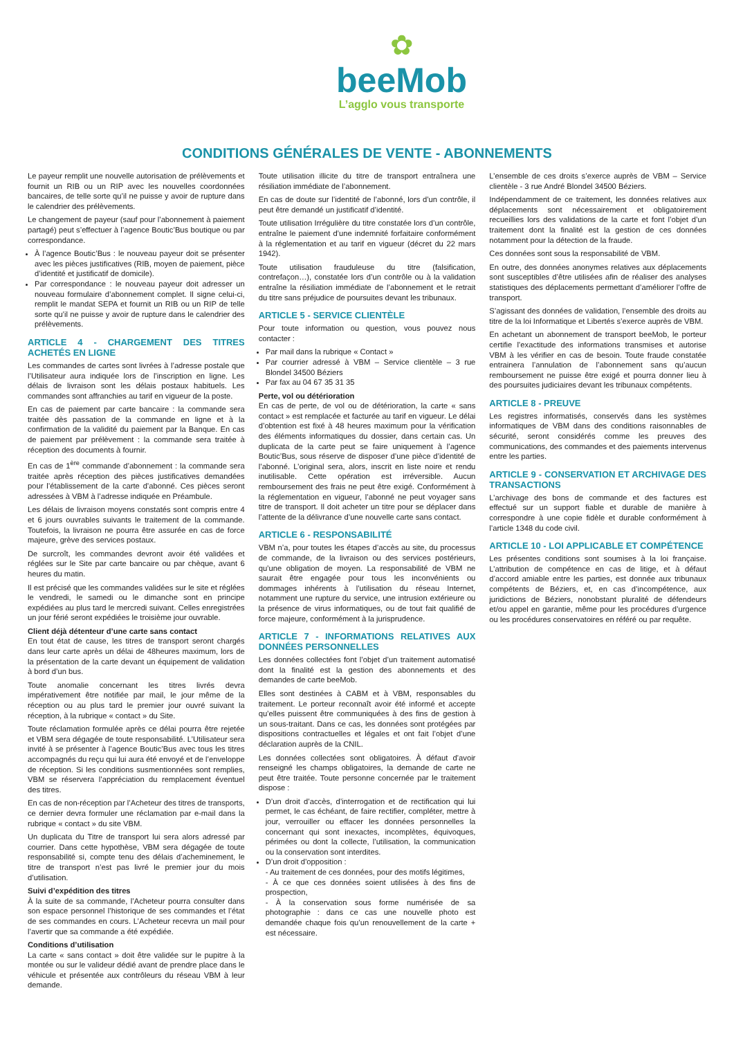✿
beeMob
L’agglo vous transporte
CONDITIONS GÉNÉRALES DE VENTE - ABONNEMENTS
Le payeur remplit une nouvelle autorisation de prélèvements et fournit un RIB ou un RIP avec les nouvelles coordonnées bancaires, de telle sorte qu’il ne puisse y avoir de rupture dans le calendrier des prélèvements.
Le changement de payeur (sauf pour l’abonnement à paiement partagé) peut s’effectuer à l’agence Boutic’Bus boutique ou par correspondance.
À l’agence Boutic’Bus : le nouveau payeur doit se présenter avec les pièces justificatives (RIB, moyen de paiement, pièce d’identité et justificatif de domicile).
Par correspondance : le nouveau payeur doit adresser un nouveau formulaire d’abonnement complet. Il signe celui-ci, remplit le mandat SEPA et fournit un RIB ou un RIP de telle sorte qu’il ne puisse y avoir de rupture dans le calendrier des prélèvements.
ARTICLE 4 - CHARGEMENT DES TITRES ACHETÉS EN LIGNE
Les commandes de cartes sont livrées à l’adresse postale que l’Utilisateur aura indiquée lors de l’inscription en ligne. Les délais de livraison sont les délais postaux habituels. Les commandes sont affranchies au tarif en vigueur de la poste.
En cas de paiement par carte bancaire : la commande sera traitée dès passation de la commande en ligne et à la confirmation de la validité du paiement par la Banque. En cas de paiement par prélèvement : la commande sera traitée à réception des documents à fournir.
En cas de 1<sup>ère</sup> commande d’abonnement : la commande sera traitée après réception des pièces justificatives demandées pour l’établissement de la carte d’abonné. Ces pièces seront adressées à VBM à l’adresse indiquée en Préambule.
Les délais de livraison moyens constatés sont compris entre 4 et 6 jours ouvrables suivants le traitement de la commande. Toutefois, la livraison ne pourra être assurée en cas de force majeure, grève des services postaux.
De surcroît, les commandes devront avoir été validées et réglées sur le Site par carte bancaire ou par chèque, avant 6 heures du matin.
Il est précisé que les commandes validées sur le site et réglées le vendredi, le samedi ou le dimanche sont en principe expédiées au plus tard le mercredi suivant. Celles enregistrées un jour férié seront expédiées le troisième jour ouvrable.
Client déjà détenteur d’une carte sans contact
En tout état de cause, les titres de transport seront chargés dans leur carte après un délai de 48heures maximum, lors de la présentation de la carte devant un équipement de validation à bord d’un bus.
Toute anomalie concernant les titres livrés devra impérativement être notifiée par mail, le jour même de la réception ou au plus tard le premier jour ouvré suivant la réception, à la rubrique « contact » du Site.
Toute réclamation formulée après ce délai pourra être rejetée et VBM sera dégagée de toute responsabilité. L’Utilisateur sera invité à se présenter à l’agence Boutic’Bus avec tous les titres accompagnés du reçu qui lui aura été envoyé et de l’enveloppe de réception. Si les conditions susmentionnées sont remplies, VBM se réservera l’appréciation du remplacement éventuel des titres.
En cas de non-réception par l’Acheteur des titres de transports, ce dernier devra formuler une réclamation par e-mail dans la rubrique « contact » du site VBM.
Un duplicata du Titre de transport lui sera alors adressé par courrier. Dans cette hypothèse, VBM sera dégagée de toute responsabilité si, compte tenu des délais d’acheminement, le titre de transport n’est pas livré le premier jour du mois d’utilisation.
Suivi d’expédition des titres
À la suite de sa commande, l’Acheteur pourra consulter dans son espace personnel l’historique de ses commandes et l’état de ses commandes en cours. L’Acheteur recevra un mail pour l’avertir que sa commande a été expédiée.
Conditions d’utilisation
La carte « sans contact » doit être validée sur le pupitre à la montée ou sur le valideur dédié avant de prendre place dans le véhicule et présentée aux contrôleurs du réseau VBM à leur demande.
Toute utilisation illicite du titre de transport entraînera une résiliation immédiate de l’abonnement.
En cas de doute sur l’identité de l’abonné, lors d’un contrôle, il peut être demandé un justificatif d’identité.
Toute utilisation Irrégulière du titre constatée lors d’un contrôle, entraîne le paiement d’une indemnité forfaitaire conformément à la réglementation et au tarif en vigueur (décret du 22 mars 1942).
Toute utilisation frauduleuse du titre (falsification, contrefaçon…), constatée lors d’un contrôle ou à la validation entraîne la résiliation immédiate de l’abonnement et le retrait du titre sans préjudice de poursuites devant les tribunaux.
ARTICLE 5 - SERVICE CLIENTÈLE
Pour toute information ou question, vous pouvez nous contacter :
Par mail dans la rubrique « Contact »
Par courrier adressé à VBM – Service clientèle – 3 rue Blondel 34500 Béziers
Par fax au 04 67 35 31 35
Perte, vol ou détérioration
En cas de perte, de vol ou de détérioration, la carte « sans contact » est remplacée et facturée au tarif en vigueur. Le délai d’obtention est fixé à 48 heures maximum pour la vérification des éléments informatiques du dossier, dans certain cas. Un duplicata de la carte peut se faire uniquement à l’agence Boutic’Bus, sous réserve de disposer d’une pièce d’identité de l’abonné. L’original sera, alors, inscrit en liste noire et rendu inutilisable. Cette opération est irréversible. Aucun remboursement des frais ne peut être exigé. Conformément à la réglementation en vigueur, l’abonné ne peut voyager sans titre de transport. Il doit acheter un titre pour se déplacer dans l’attente de la délivrance d’une nouvelle carte sans contact.
ARTICLE 6 - RESPONSABILITÉ
VBM n’a, pour toutes les étapes d’accès au site, du processus de commande, de la livraison ou des services postérieurs, qu’une obligation de moyen. La responsabilité de VBM ne saurait être engagée pour tous les inconvénients ou dommages inhérents à l’utilisation du réseau Internet, notamment une rupture du service, une intrusion extérieure ou la présence de virus informatiques, ou de tout fait qualifié de force majeure, conformément à la jurisprudence.
ARTICLE 7 - INFORMATIONS RELATIVES AUX DONNÉES PERSONNELLES
Les données collectées font l’objet d’un traitement automatisé dont la finalité est la gestion des abonnements et des demandes de carte beeMob.
Elles sont destinées à CABM et à VBM, responsables du traitement. Le porteur reconnaît avoir été informé et accepte qu’elles puissent être communiquées à des fins de gestion à un sous-traitant. Dans ce cas, les données sont protégées par dispositions contractuelles et légales et ont fait l’objet d’une déclaration auprès de la CNIL.
Les données collectées sont obligatoires. À défaut d’avoir renseigné les champs obligatoires, la demande de carte ne peut être traitée. Toute personne concernée par le traitement dispose :
D’un droit d’accès, d’interrogation et de rectification qui lui permet, le cas échéant, de faire rectifier, compléter, mettre à jour, verrouiller ou effacer les données personnelles la concernant qui sont inexactes, incomplètes, équivoques, périmées ou dont la collecte, l’utilisation, la communication ou la conservation sont interdites.
D’un droit d’opposition :
- Au traitement de ces données, pour des motifs légitimes,
- À ce que ces données soient utilisées à des fins de prospection,
- À la conservation sous forme numérisée de sa photographie : dans ce cas une nouvelle photo est demandée chaque fois qu’un renouvellement de la carte + est nécessaire.
L’ensemble de ces droits s’exerce auprès de VBM – Service clientèle - 3 rue André Blondel 34500 Béziers.
Indépendamment de ce traitement, les données relatives aux déplacements sont nécessairement et obligatoirement recueillies lors des validations de la carte et font l’objet d’un traitement dont la finalité est la gestion de ces données notamment pour la détection de la fraude.
Ces données sont sous la responsabilité de VBM.
En outre, des données anonymes relatives aux déplacements sont susceptibles d’être utilisées afin de réaliser des analyses statistiques des déplacements permettant d’améliorer l’offre de transport.
S’agissant des données de validation, l’ensemble des droits au titre de la loi Informatique et Libertés s’exerce auprès de VBM.
En achetant un abonnement de transport beeMob, le porteur certifie l’exactitude des informations transmises et autorise VBM à les vérifier en cas de besoin. Toute fraude constatée entrainera l’annulation de l’abonnement sans qu’aucun remboursement ne puisse être exigé et pourra donner lieu à des poursuites judiciaires devant les tribunaux compétents.
ARTICLE 8 - PREUVE
Les registres informatisés, conservés dans les systèmes informatiques de VBM dans des conditions raisonnables de sécurité, seront considérés comme les preuves des communications, des commandes et des paiements intervenus entre les parties.
ARTICLE 9 - CONSERVATION ET ARCHIVAGE DES TRANSACTIONS
L’archivage des bons de commande et des factures est effectué sur un support fiable et durable de manière à correspondre à une copie fidèle et durable conformément à l’article 1348 du code civil.
ARTICLE 10 - LOI APPLICABLE ET COMPÉTENCE
Les présentes conditions sont soumises à la loi française. L’attribution de compétence en cas de litige, et à défaut d’accord amiable entre les parties, est donnée aux tribunaux compétents de Béziers, et, en cas d’incompétence, aux juridictions de Béziers, nonobstant pluralité de défendeurs et/ou appel en garantie, même pour les procédures d’urgence ou les procédures conservatoires en référé ou par requête.